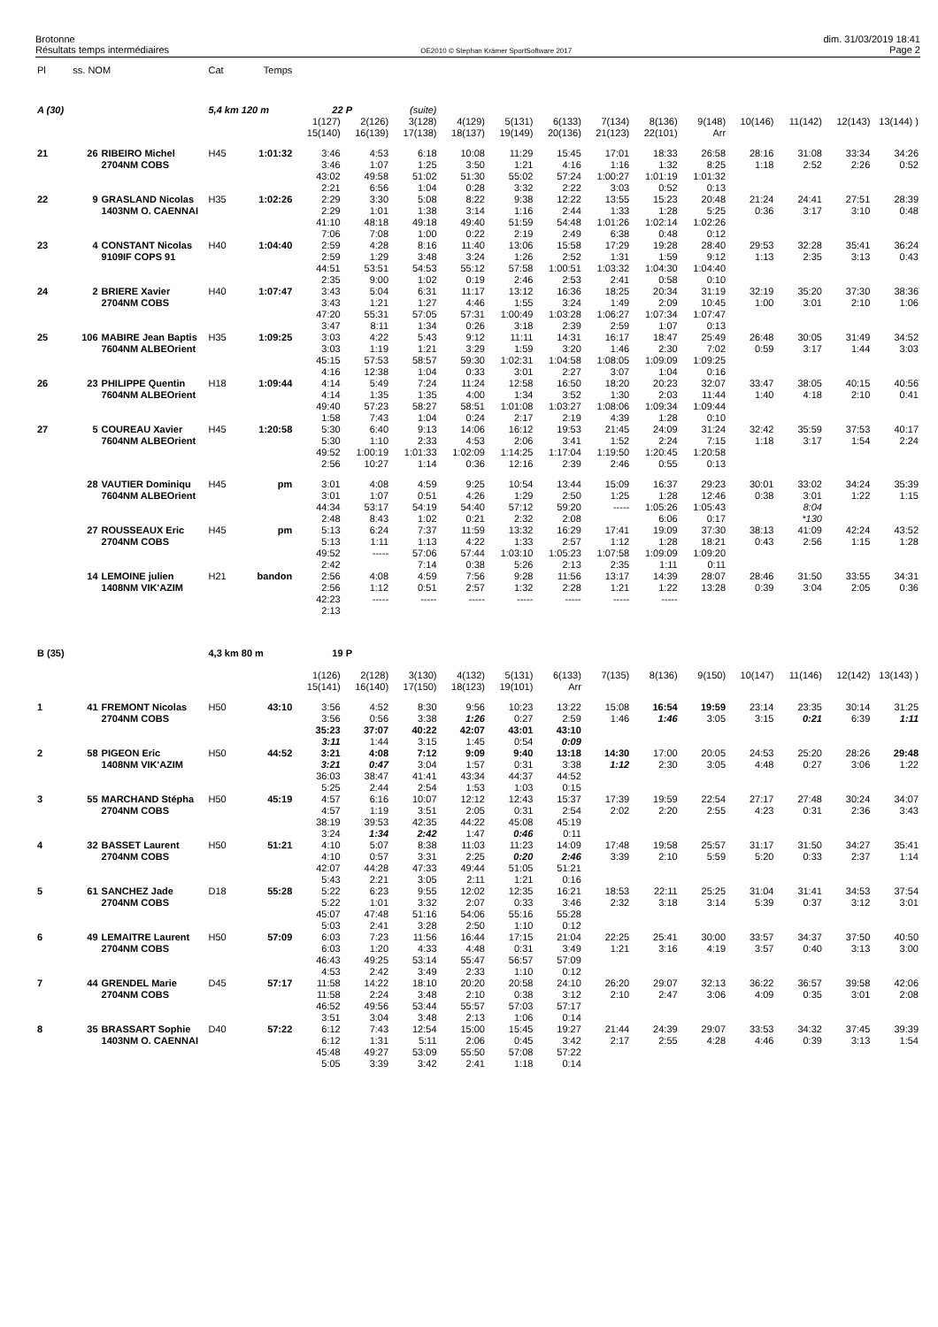Brotonne
Résultats temps intermédiaires
OE2010 © Stephan Krämer SportSoftware 2017
dim. 31/03/2019 18:41
Page 2
| Pl | ss. NOM | | Cat | Temps | | | | | | | | | | | | | |
| A (30) | | | 5,4 km 120 m | | 22 P | | (suite) | | | | | | | | | | |
| | | | | | 1(127) | 2(126) | 3(128) | 4(129) | 5(131) | 6(133) | 7(134) | 8(136) | 9(148) | 10(146) | 11(142) | 12(143) | 13(144) ) |
| | | | | | 15(140) | 16(139) | 17(138) | 18(137) | 19(149) | 20(136) | 21(123) | 22(101) | Arr | | | | |
| 21 | 26 | RIBEIRO Michel | H45 | 1:01:32 | 3:46 | 4:53 | 6:18 | 10:08 | 11:29 | 15:45 | 17:01 | 18:33 | 26:58 | 28:16 | 31:08 | 33:34 | 34:26 |
| | | 2704NM COBS | | | 3:46 | 1:07 | 1:25 | 3:50 | 1:21 | 4:16 | 1:16 | 1:32 | 8:25 | 1:18 | 2:52 | 2:26 | 0:52 |
| | | | | | 43:02 | 49:58 | 51:02 | 51:30 | 55:02 | 57:24 | 1:00:27 | 1:01:19 | 1:01:32 | | | | |
| | | | | | 2:21 | 6:56 | 1:04 | 0:28 | 3:32 | 2:22 | 3:03 | 0:52 | 0:13 | | | | |
| 22 | 9 | GRASLAND Nicolas | H35 | 1:02:26 | 2:29 | 3:30 | 5:08 | 8:22 | 9:38 | 12:22 | 13:55 | 15:23 | 20:48 | 21:24 | 24:41 | 27:51 | 28:39 |
| | | 1403NM O. CAENNAI | | | 2:29 | 1:01 | 1:38 | 3:14 | 1:16 | 2:44 | 1:33 | 1:28 | 5:25 | 0:36 | 3:17 | 3:10 | 0:48 |
| | | | | | 41:10 | 48:18 | 49:18 | 49:40 | 51:59 | 54:48 | 1:01:26 | 1:02:14 | 1:02:26 | | | | |
| | | | | | 7:06 | 7:08 | 1:00 | 0:22 | 2:19 | 2:49 | 6:38 | 0:48 | 0:12 | | | | |
| 23 | 4 | CONSTANT Nicolas | H40 | 1:04:40 | 2:59 | 4:28 | 8:16 | 11:40 | 13:06 | 15:58 | 17:29 | 19:28 | 28:40 | 29:53 | 32:28 | 35:41 | 36:24 |
| | | 9109IF COPS 91 | | | 2:59 | 1:29 | 3:48 | 3:24 | 1:26 | 2:52 | 1:31 | 1:59 | 9:12 | 1:13 | 2:35 | 3:13 | 0:43 |
| | | | | | 44:51 | 53:51 | 54:53 | 55:12 | 57:58 | 1:00:51 | 1:03:32 | 1:04:30 | 1:04:40 | | | | |
| | | | | | 2:35 | 9:00 | 1:02 | 0:19 | 2:46 | 2:53 | 2:41 | 0:58 | 0:10 | | | | |
| 24 | 2 | BRIERE Xavier | H40 | 1:07:47 | 3:43 | 5:04 | 6:31 | 11:17 | 13:12 | 16:36 | 18:25 | 20:34 | 31:19 | 32:19 | 35:20 | 37:30 | 38:36 |
| | | 2704NM COBS | | | 3:43 | 1:21 | 1:27 | 4:46 | 1:55 | 3:24 | 1:49 | 2:09 | 10:45 | 1:00 | 3:01 | 2:10 | 1:06 |
| | | | | | 47:20 | 55:31 | 57:05 | 57:31 | 1:00:49 | 1:03:28 | 1:06:27 | 1:07:34 | 1:07:47 | | | | |
| | | | | | 3:47 | 8:11 | 1:34 | 0:26 | 3:18 | 2:39 | 2:59 | 1:07 | 0:13 | | | | |
| 25 | 106 | MABIRE Jean Baptis | H35 | 1:09:25 | 3:03 | 4:22 | 5:43 | 9:12 | 11:11 | 14:31 | 16:17 | 18:47 | 25:49 | 26:48 | 30:05 | 31:49 | 34:52 |
| | | 7604NM ALBEOrient | | | 3:03 | 1:19 | 1:21 | 3:29 | 1:59 | 3:20 | 1:46 | 2:30 | 7:02 | 0:59 | 3:17 | 1:44 | 3:03 |
| | | | | | 45:15 | 57:53 | 58:57 | 59:30 | 1:02:31 | 1:04:58 | 1:08:05 | 1:09:09 | 1:09:25 | | | | |
| | | | | | 4:16 | 12:38 | 1:04 | 0:33 | 3:01 | 2:27 | 3:07 | 1:04 | 0:16 | | | | |
| 26 | 23 | PHILIPPE Quentin | H18 | 1:09:44 | 4:14 | 5:49 | 7:24 | 11:24 | 12:58 | 16:50 | 18:20 | 20:23 | 32:07 | 33:47 | 38:05 | 40:15 | 40:56 |
| | | 7604NM ALBEOrient | | | 4:14 | 1:35 | 1:35 | 4:00 | 1:34 | 3:52 | 1:30 | 2:03 | 11:44 | 1:40 | 4:18 | 2:10 | 0:41 |
| | | | | | 49:40 | 57:23 | 58:27 | 58:51 | 1:01:08 | 1:03:27 | 1:08:06 | 1:09:34 | 1:09:44 | | | | |
| | | | | | 1:58 | 7:43 | 1:04 | 0:24 | 2:17 | 2:19 | 4:39 | 1:28 | 0:10 | | | | |
| 27 | 5 | COUREAU Xavier | H45 | 1:20:58 | 5:30 | 6:40 | 9:13 | 14:06 | 16:12 | 19:53 | 21:45 | 24:09 | 31:24 | 32:42 | 35:59 | 37:53 | 40:17 |
| | | 7604NM ALBEOrient | | | 5:30 | 1:10 | 2:33 | 4:53 | 2:06 | 3:41 | 1:52 | 2:24 | 7:15 | 1:18 | 3:17 | 1:54 | 2:24 |
| | | | | | 49:52 | 1:00:19 | 1:01:33 | 1:02:09 | 1:14:25 | 1:17:04 | 1:19:50 | 1:20:45 | 1:20:58 | | | | |
| | | | | | 2:56 | 10:27 | 1:14 | 0:36 | 12:16 | 2:39 | 2:46 | 0:55 | 0:13 | | | | |
| | 28 | VAUTIER Dominiqu | H45 | pm | 3:01 | 4:08 | 4:59 | 9:25 | 10:54 | 13:44 | 15:09 | 16:37 | 29:23 | 30:01 | 33:02 | 34:24 | 35:39 |
| | | 7604NM ALBEOrient | | | 3:01 | 1:07 | 0:51 | 4:26 | 1:29 | 2:50 | 1:25 | 1:28 | 12:46 | 0:38 | 3:01 | 1:22 | 1:15 |
| | | | | | 44:34 | 53:17 | 54:19 | 54:40 | 57:12 | 59:20 | ----- | 1:05:26 | 1:05:43 | | 8:04 | | |
| | | | | | 2:48 | 8:43 | 1:02 | 0:21 | 2:32 | 2:08 | | 6:06 | 0:17 | | *130 | | |
| | 27 | ROUSSEAUX Eric | H45 | pm | 5:13 | 6:24 | 7:37 | 11:59 | 13:32 | 16:29 | 17:41 | 19:09 | 37:30 | 38:13 | 41:09 | 42:24 | 43:52 |
| | | 2704NM COBS | | | 5:13 | 1:11 | 1:13 | 4:22 | 1:33 | 2:57 | 1:12 | 1:28 | 18:21 | 0:43 | 2:56 | 1:15 | 1:28 |
| | | | | | 49:52 | ----- | 57:06 | 57:44 | 1:03:10 | 1:05:23 | 1:07:58 | 1:09:09 | 1:09:20 | | | | |
| | | | | | 2:42 | | 7:14 | 0:38 | 5:26 | 2:13 | 2:35 | 1:11 | 0:11 | | | | |
| | 14 | LEMOINE julien | H21 | bandon | 2:56 | 4:08 | 4:59 | 7:56 | 9:28 | 11:56 | 13:17 | 14:39 | 28:07 | 28:46 | 31:50 | 33:55 | 34:31 |
| | | 1408NM VIK'AZIM | | | 2:56 | 1:12 | 0:51 | 2:57 | 1:32 | 2:28 | 1:21 | 1:22 | 13:28 | 0:39 | 3:04 | 2:05 | 0:36 |
| | | | | | 42:23 | ----- | ----- | ----- | ----- | ----- | ----- | ----- | | | | | |
| | | | | | 2:13 | | | | | | | | | | | | |
| B (35) | | | 4,3 km 80 m | | 19 P | | | | | | | | | | | | |
| | | | | | 1(126) | 2(128) | 3(130) | 4(132) | 5(131) | 6(133) | 7(135) | 8(136) | 9(150) | 10(147) | 11(146) | 12(142) | 13(143) ) |
| | | | | | 15(141) | 16(140) | 17(150) | 18(123) | 19(101) | Arr | | | | | | | |
| 1 | 41 | FREMONT Nicolas | H50 | 43:10 | 3:56 | 4:52 | 8:30 | 9:56 | 10:23 | 13:22 | 15:08 | 16:54 | 19:59 | 23:14 | 23:35 | 30:14 | 31:25 |
| | | 2704NM COBS | | | 3:56 | 0:56 | 3:38 | 1:26 | 0:27 | 2:59 | 1:46 | 1:46 | 3:05 | 3:15 | 0:21 | 6:39 | 1:11 |
| | | | | | 35:23 | 37:07 | 40:22 | 42:07 | 43:01 | 43:10 | | | | | | | |
| | | | | | 3:11 | 1:44 | 3:15 | 1:45 | 0:54 | 0:09 | | | | | | | |
| 2 | 58 | PIGEON Eric | H50 | 44:52 | 3:21 | 4:08 | 7:12 | 9:09 | 9:40 | 13:18 | 14:30 | 17:00 | 20:05 | 24:53 | 25:20 | 28:26 | 29:48 |
| | | 1408NM VIK'AZIM | | | 3:21 | 0:47 | 3:04 | 1:57 | 0:31 | 3:38 | 1:12 | 2:30 | 3:05 | 4:48 | 0:27 | 3:06 | 1:22 |
| | | | | | 36:03 | 38:47 | 41:41 | 43:34 | 44:37 | 44:52 | | | | | | | |
| | | | | | 5:25 | 2:44 | 2:54 | 1:53 | 1:03 | 0:15 | | | | | | | |
| 3 | 55 | MARCHAND Stépha | H50 | 45:19 | 4:57 | 6:16 | 10:07 | 12:12 | 12:43 | 15:37 | 17:39 | 19:59 | 22:54 | 27:17 | 27:48 | 30:24 | 34:07 |
| | | 2704NM COBS | | | 4:57 | 1:19 | 3:51 | 2:05 | 0:31 | 2:54 | 2:02 | 2:20 | 2:55 | 4:23 | 0:31 | 2:36 | 3:43 |
| | | | | | 38:19 | 39:53 | 42:35 | 44:22 | 45:08 | 45:19 | | | | | | | |
| | | | | | 3:24 | 1:34 | 2:42 | 1:47 | 0:46 | 0:11 | | | | | | | |
| 4 | 32 | BASSET Laurent | H50 | 51:21 | 4:10 | 5:07 | 8:38 | 11:03 | 11:23 | 14:09 | 17:48 | 19:58 | 25:57 | 31:17 | 31:50 | 34:27 | 35:41 |
| | | 2704NM COBS | | | 4:10 | 0:57 | 3:31 | 2:25 | 0:20 | 2:46 | 3:39 | 2:10 | 5:59 | 5:20 | 0:33 | 2:37 | 1:14 |
| | | | | | 42:07 | 44:28 | 47:33 | 49:44 | 51:05 | 51:21 | | | | | | | |
| | | | | | 5:43 | 2:21 | 3:05 | 2:11 | 1:21 | 0:16 | | | | | | | |
| 5 | 61 | SANCHEZ Jade | D18 | 55:28 | 5:22 | 6:23 | 9:55 | 12:02 | 12:35 | 16:21 | 18:53 | 22:11 | 25:25 | 31:04 | 31:41 | 34:53 | 37:54 |
| | | 2704NM COBS | | | 5:22 | 1:01 | 3:32 | 2:07 | 0:33 | 3:46 | 2:32 | 3:18 | 3:14 | 5:39 | 0:37 | 3:12 | 3:01 |
| | | | | | 45:07 | 47:48 | 51:16 | 54:06 | 55:16 | 55:28 | | | | | | | |
| | | | | | 5:03 | 2:41 | 3:28 | 2:50 | 1:10 | 0:12 | | | | | | | |
| 6 | 49 | LEMAITRE Laurent | H50 | 57:09 | 6:03 | 7:23 | 11:56 | 16:44 | 17:15 | 21:04 | 22:25 | 25:41 | 30:00 | 33:57 | 34:37 | 37:50 | 40:50 |
| | | 2704NM COBS | | | 6:03 | 1:20 | 4:33 | 4:48 | 0:31 | 3:49 | 1:21 | 3:16 | 4:19 | 3:57 | 0:40 | 3:13 | 3:00 |
| | | | | | 46:43 | 49:25 | 53:14 | 55:47 | 56:57 | 57:09 | | | | | | | |
| | | | | | 4:53 | 2:42 | 3:49 | 2:33 | 1:10 | 0:12 | | | | | | | |
| 7 | 44 | GRENDEL Marie | D45 | 57:17 | 11:58 | 14:22 | 18:10 | 20:20 | 20:58 | 24:10 | 26:20 | 29:07 | 32:13 | 36:22 | 36:57 | 39:58 | 42:06 |
| | | 2704NM COBS | | | 11:58 | 2:24 | 3:48 | 2:10 | 0:38 | 3:12 | 2:10 | 2:47 | 3:06 | 4:09 | 0:35 | 3:01 | 2:08 |
| | | | | | 46:52 | 49:56 | 53:44 | 55:57 | 57:03 | 57:17 | | | | | | | |
| | | | | | 3:51 | 3:04 | 3:48 | 2:13 | 1:06 | 0:14 | | | | | | | |
| 8 | 35 | BRASSART Sophie | D40 | 57:22 | 6:12 | 7:43 | 12:54 | 15:00 | 15:45 | 19:27 | 21:44 | 24:39 | 29:07 | 33:53 | 34:32 | 37:45 | 39:39 |
| | | 1403NM O. CAENNAI | | | 6:12 | 1:31 | 5:11 | 2:06 | 0:45 | 3:42 | 2:17 | 2:55 | 4:28 | 4:46 | 0:39 | 3:13 | 1:54 |
| | | | | | 45:48 | 49:27 | 53:09 | 55:50 | 57:08 | 57:22 | | | | | | | |
| | | | | | 5:05 | 3:39 | 3:42 | 2:41 | 1:18 | 0:14 | | | | | | | |